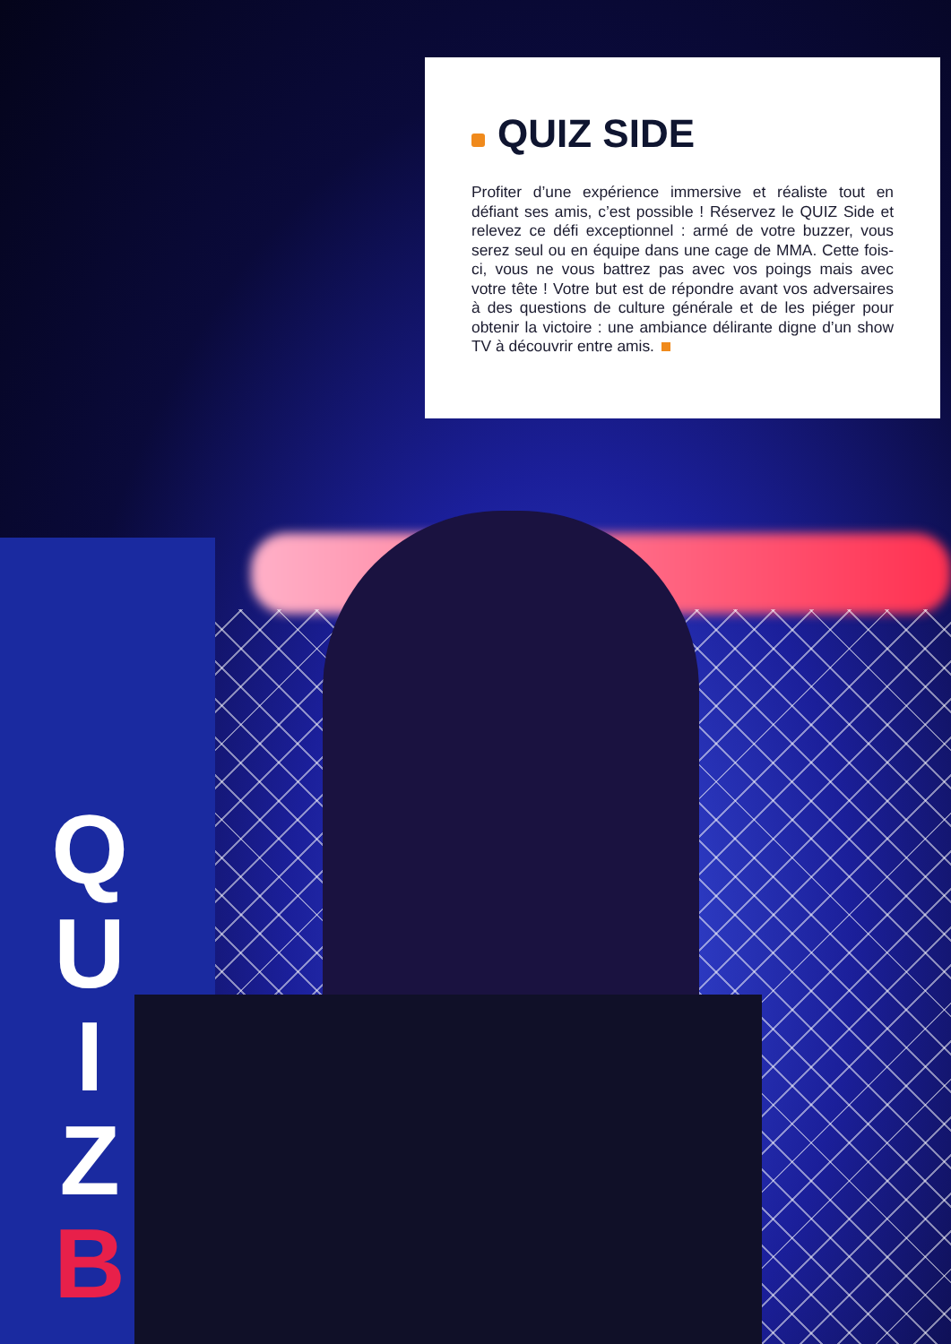QUIZ SIDE
Profiter d’une expérience immersive et réaliste tout en défiant ses amis, c’est possible ! Réservez le QUIZ Side et relevez ce défi exceptionnel : armé de votre buzzer, vous serez seul ou en équipe dans une cage de MMA. Cette fois-ci, vous ne vous battrez pas avec vos poings mais avec votre tête ! Votre but est de répondre avant vos adversaires à des questions de culture générale et de les piéger pour obtenir la victoire : une ambiance délirante digne d’un show TV à découvrir entre amis.
Q
U
I
Z
B